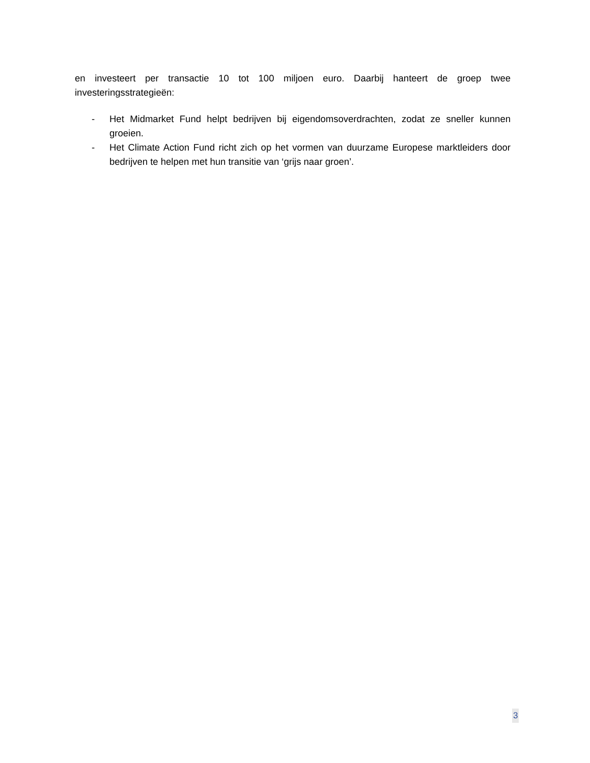en investeert per transactie 10 tot 100 miljoen euro. Daarbij hanteert de groep twee investeringsstrategieën:
- Het Midmarket Fund helpt bedrijven bij eigendomsoverdrachten, zodat ze sneller kunnen groeien.
- Het Climate Action Fund richt zich op het vormen van duurzame Europese marktleiders door bedrijven te helpen met hun transitie van ‘grijs naar groen’.
3